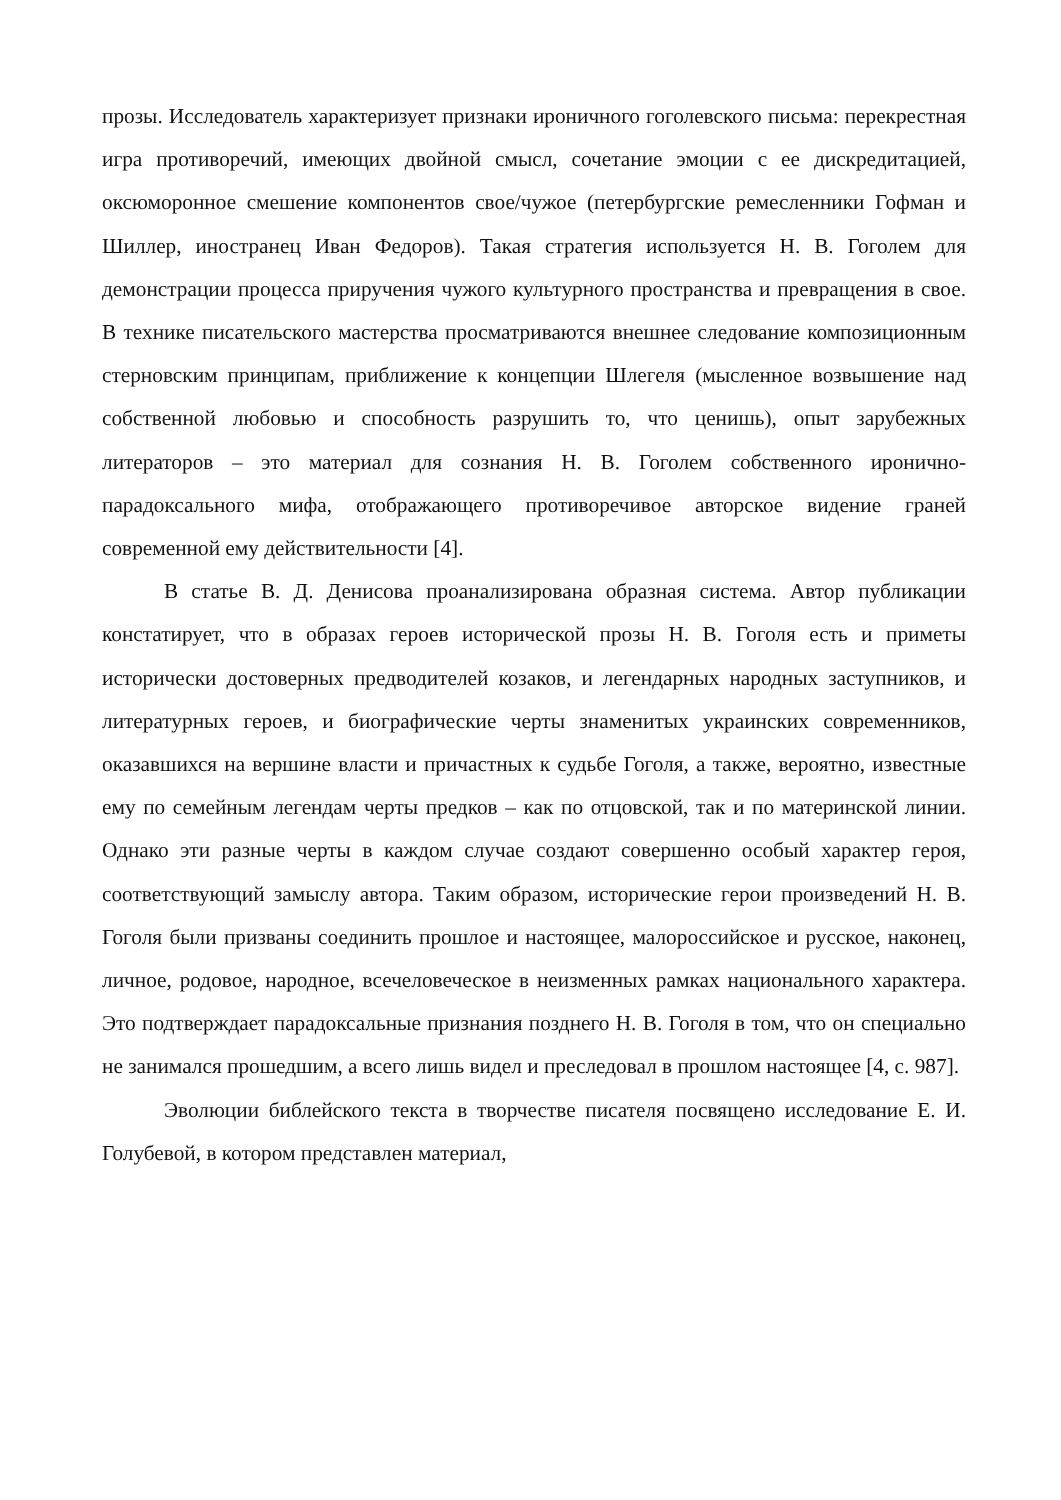прозы. Исследователь характеризует признаки ироничного гоголевского письма: перекрестная игра противоречий, имеющих двойной смысл, сочетание эмоции с ее дискредитацией, оксюморонное смешение компонентов свое/чужое (петербургские ремесленники Гофман и Шиллер, иностранец Иван Федоров). Такая стратегия используется Н. В. Гоголем для демонстрации процесса приручения чужого культурного пространства и превращения в свое. В технике писательского мастерства просматриваются внешнее следование композиционным стерновским принципам, приближение к концепции Шлегеля (мысленное возвышение над собственной любовью и способность разрушить то, что ценишь), опыт зарубежных литераторов – это материал для сознания Н. В. Гоголем собственного иронично-парадоксального мифа, отображающего противоречивое авторское видение граней современной ему действительности [4].
В статье В. Д. Денисова проанализирована образная система. Автор публикации констатирует, что в образах героев исторической прозы Н. В. Гоголя есть и приметы исторически достоверных предводителей козаков, и легендарных народных заступников, и литературных героев, и биографические черты знаменитых украинских современников, оказавшихся на вершине власти и причастных к судьбе Гоголя, а также, вероятно, известные ему по семейным легендам черты предков – как по отцовской, так и по материнской линии. Однако эти разные черты в каждом случае создают совершенно особый характер героя, соответствующий замыслу автора. Таким образом, исторические герои произведений Н. В. Гоголя были призваны соединить прошлое и настоящее, малороссийское и русское, наконец, личное, родовое, народное, всечеловеческое в неизменных рамках национального характера. Это подтверждает парадоксальные признания позднего Н. В. Гоголя в том, что он специально не занимался прошедшим, а всего лишь видел и преследовал в прошлом настоящее [4, с. 987].
Эволюции библейского текста в творчестве писателя посвящено исследование Е. И. Голубевой, в котором представлен материал,